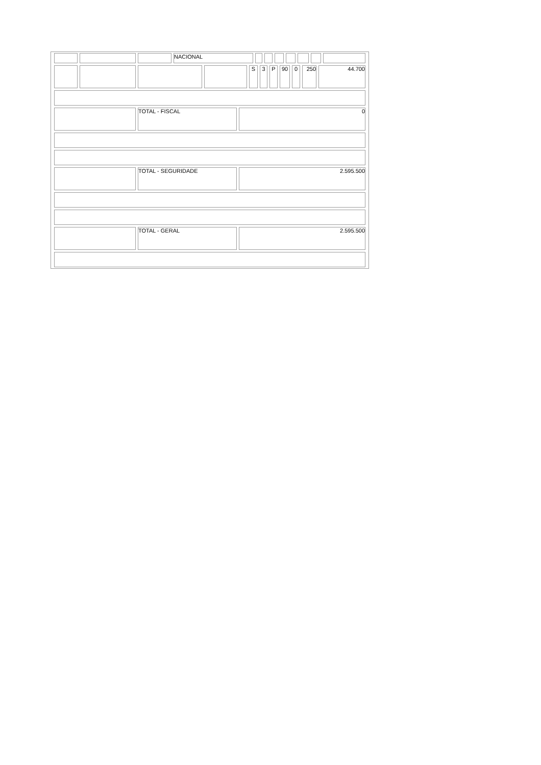| | | | NACIONAL | | | | | | | |
| | | | | S | 3 | P | 90 | 0 | 250 | 44.700 |
| | TOTAL - FISCAL | 0 |
| | TOTAL - SEGURIDADE | 2.595.500 |
| | TOTAL - GERAL | 2.595.500 |